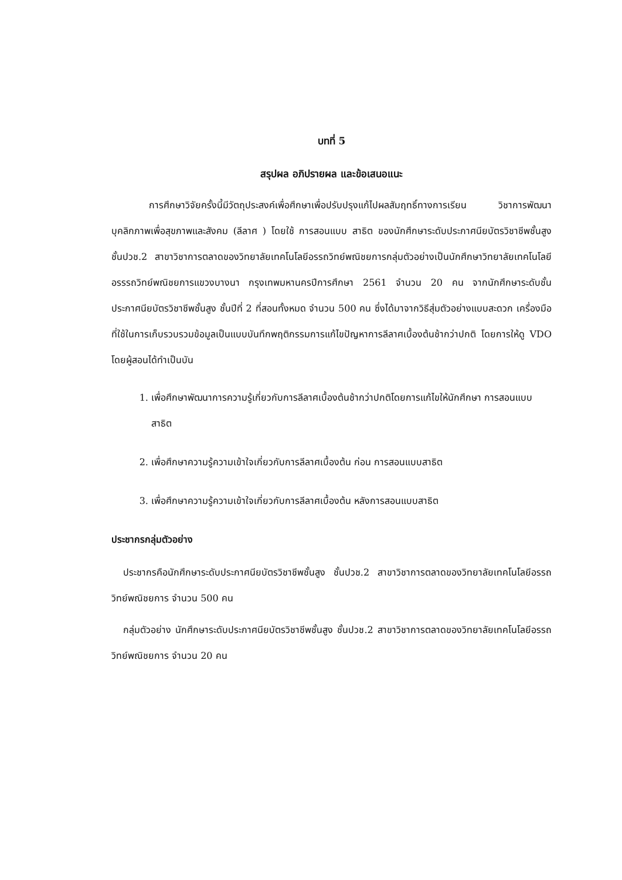บทที่ 5
สรุปผล อภิปรายผล และข้อเสนอแนะ
การศึกษาวิจัยครั้งนี้มีวัตถุประสงค์เพื่อศึกษาเพื่อปรับปรุงแก้ไปผลสัมฤทธิ์ทางการเรียน วิชาการพัฒนาบุคลิกภาพเพื่อสุขภาพและสังคม (ลีลาศ ) โดยใช้ การสอนแบบ สาธิต ของนักศึกษาระดับประกาศนียบัตรวิชาชีพชั้นสูง ชั้นปวช.2 สาขาวิชาการตลาดของวิทยาลัยเทคโนโลยีอรรถวิทย์พณิชยการกลุ่มตัวอย่างเป็นนักศึกษาวิทยาลัยเทคโนโลยีอรรรถวิทย์พณิชยการแขวงบางนา กรุงเทพมหานครปีการศึกษา 2561 จำนวน 20 คน จากนักศึกษาระดับชั้นประกาศนียบัตรวิชาชีพชั้นสูง ชั้นปีที่ 2 ที่สอนทั้งหมด จำนวน 500 คน ซึ่งได้มาจากวิธีสุ่มตัวอย่างแบบสะดวก เครื่องมือที่ใช้ในการเก็บรวบรวมข้อมูลเป็นแบบบันทึกพฤติกรรมการแก้ไขปัญหาการลีลาศเบื้องต้นช้ากว่าปกติ โดยการให้ดู VDO โดยผู้สอนได้ทำเป็นบัน
1. เพื่อศึกษาพัฒนาการความรู้เกี่ยวกับการลีลาศเบื้องต้นช้ากว่าปกติโดยการแก้ไขให้นักศึกษา การสอนแบบสาธิต
2. เพื่อศึกษาความรู้ความเข้าใจเกี่ยวกับการลีลาศเบื้องต้น ก่อน การสอนแบบสาธิต
3. เพื่อศึกษาความรู้ความเข้าใจเกี่ยวกับการลีลาศเบื้องต้น หลังการสอนแบบสาธิต
ประชากรกลุ่มตัวอย่าง
ประชากรคือนักศึกษาระดับประกาศนียบัตรวิชาชีพชั้นสูง ชั้นปวช.2 สาขาวิชาการตลาดของวิทยาลัยเทคโนโลยีอรรถวิทย์พณิชยการ จำนวน 500 คน
กลุ่มตัวอย่าง นักศึกษาระดับประกาศนียบัตรวิชาชีพชั้นสูง ชั้นปวช.2 สาขาวิชาการตลาดของวิทยาลัยเทคโนโลยีอรรถวิทย์พณิชยการ จำนวน 20 คน